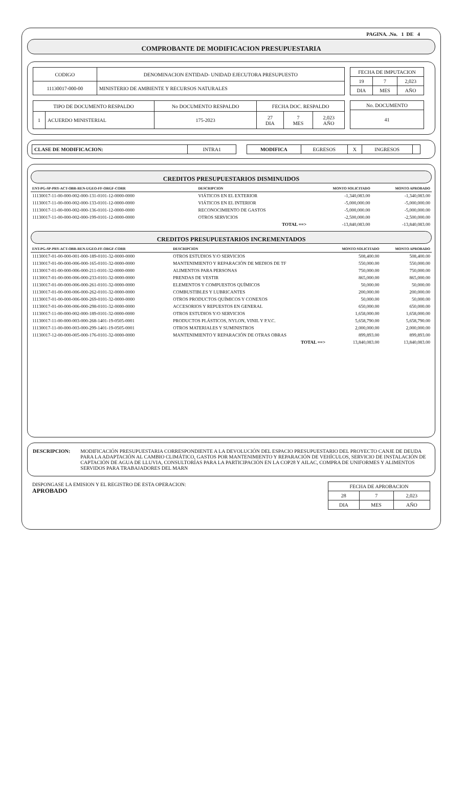PAGINA. .No. 1 DE 4
COMPROBANTE DE MODIFICACION PRESUPUESTARIA
| CODIGO | DENOMINACION ENTIDAD- UNIDAD EJECUTORA PRESUPUESTO |
| --- | --- |
| 11130017-000-00 | MINISTERIO DE AMBIENTE Y RECURSOS NATURALES |
| FECHA DE IMPUTACION | | |
| --- | --- | --- |
| 19 | 7 | 2,023 |
| DIA | MES | AÑO |
| TIPO DE DOCUMENTO RESPALDO | | No DOCUMENTO RESPALDO | FECHA DOC. RESPALDO | | |
| --- | --- | --- | --- | --- | --- |
| 1 | ACUERDO MINISTERIAL | 175-2023 | 27 DIA | 7 MES | 2,023 AÑO |
| No. DOCUMENTO |
| --- |
| 41 |
| CLASE DE MODIFICACION: | INTRA1 |
| MODIFICA | EGRESOS | X | INGRESOS | |
CREDITOS PRESUPUESTARIOS DISMINUIDOS
| ENT-PG-SP-PRY-ACT-OBR-REN-UGEO-FF-ORGF-CORR | DESCRIPCION | MONTO SOLICITADO | MONTO APROBADO |
| --- | --- | --- | --- |
| 11130017-11-00-000-002-000-131-0101-12-0000-0000 | VIÁTICOS EN EL EXTERIOR | -1,340,083.00 | -1,340,083.00 |
| 11130017-11-00-000-002-000-133-0101-12-0000-0000 | VIÁTICOS EN EL INTERIOR | -5,000,000.00 | -5,000,000.00 |
| 11130017-11-00-000-002-000-136-0101-12-0000-0000 | RECONOCIMIENTO DE GASTOS | -5,000,000.00 | -5,000,000.00 |
| 11130017-11-00-000-002-000-199-0101-12-0000-0000 | OTROS SERVICIOS | -2,500,000.00 | -2,500,000.00 |
| | TOTAL ==> | -13,840,083.00 | -13,840,083.00 |
CREDITOS PRESUPUESTARIOS INCREMENTADOS
| ENT-PG-SP-PRY-ACT-OBR-REN-UGEO-FF-ORGF-CORR | DESCRIPCION | MONTO SOLICITADO | MONTO APROBADO |
| --- | --- | --- | --- |
| 11130017-01-00-000-001-000-189-0101-32-0000-0000 | OTROS ESTUDIOS Y/O SERVICIOS | 508,400.00 | 508,400.00 |
| 11130017-01-00-000-006-000-165-0101-32-0000-0000 | MANTENIMIENTO Y REPARACIÓN DE MEDIOS DE TF | 550,000.00 | 550,000.00 |
| 11130017-01-00-000-006-000-211-0101-32-0000-0000 | ALIMENTOS PARA PERSONAS | 750,000.00 | 750,000.00 |
| 11130017-01-00-000-006-000-233-0101-32-0000-0000 | PRENDAS DE VESTIR | 865,000.00 | 865,000.00 |
| 11130017-01-00-000-006-000-261-0101-32-0000-0000 | ELEMENTOS Y COMPUESTOS QUÍMICOS | 50,000.00 | 50,000.00 |
| 11130017-01-00-000-006-000-262-0101-32-0000-0000 | COMBUSTIBLES Y LUBRICANTES | 200,000.00 | 200,000.00 |
| 11130017-01-00-000-006-000-269-0101-32-0000-0000 | OTROS PRODUCTOS QUÍMICOS Y CONEXOS | 50,000.00 | 50,000.00 |
| 11130017-01-00-000-006-000-298-0101-32-0000-0000 | ACCESORIOS Y REPUESTOS EN GENERAL | 650,000.00 | 650,000.00 |
| 11130017-11-00-000-002-000-189-0101-32-0000-0000 | OTROS ESTUDIOS Y/O SERVICIOS | 1,658,000.00 | 1,658,000.00 |
| 11130017-11-00-000-003-000-268-1401-19-0505-0001 | PRODUCTOS PLÁSTICOS, NYLON, VINIL Y P.V.C. | 5,658,790.00 | 5,658,790.00 |
| 11130017-11-00-000-003-000-299-1401-19-0505-0001 | OTROS MATERIALES Y SUMINISTROS | 2,000,000.00 | 2,000,000.00 |
| 11130017-12-00-000-005-000-176-0101-32-0000-0000 | MANTENIMIENTO Y REPARACIÓN DE OTRAS OBRAS | 899,893.00 | 899,893.00 |
| | TOTAL ==> | 13,840,083.00 | 13,840,083.00 |
DESCRIPCION: MODIFICACIÓN PRESUPUESTARIA CORRESPONDIENTE A LA DEVOLUCIÓN DEL ESPACIO PRESUPUESTARIO DEL PROYECTO CANJE DE DEUDA PARA LA ADAPTACIÓN AL CAMBIO CLIMÁTICO, GASTOS POR MANTENIMIENTO Y REPARACIÓN DE VEHÍCULOS, SERVICIO DE INSTALACIÓN DE CAPTACIÓN DE AGUA DE LLUVIA, CONSULTORÍAS PARA LA PARTICIPACIÓN EN LA COP28 Y AILAC, COMPRA DE UNIFORMES Y ALIMENTOS SERVIDOS PARA TRABAJADORES DEL MARN
DISPONGASE LA EMISION Y EL REGISTRO DE ESTA OPERACION:
APROBADO
| FECHA DE APROBACION | | |
| --- | --- | --- |
| 28 | 7 | 2,023 |
| DIA | MES | AÑO |